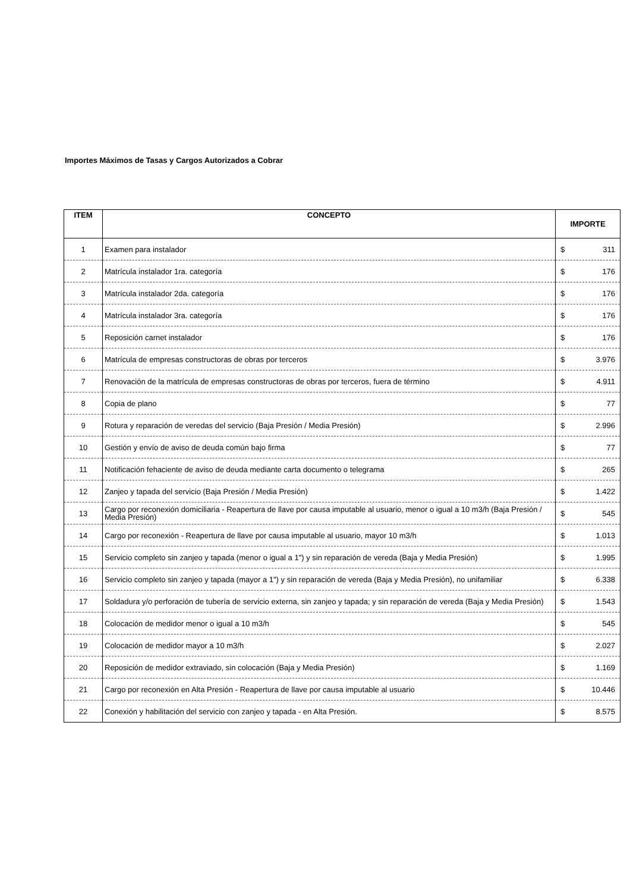Importes Máximos de Tasas y Cargos Autorizados a Cobrar
| ITEM | CONCEPTO | IMPORTE |
| --- | --- | --- |
| 1 | Examen para instalador | $ 311 |
| 2 | Matrícula instalador 1ra. categoría | $ 176 |
| 3 | Matrícula instalador 2da. categoría | $ 176 |
| 4 | Matrícula instalador 3ra. categoría | $ 176 |
| 5 | Reposición carnet instalador | $ 176 |
| 6 | Matrícula de empresas constructoras de obras por terceros | $ 3.976 |
| 7 | Renovación de la matrícula de empresas constructoras de obras por terceros, fuera de término | $ 4.911 |
| 8 | Copia de plano | $ 77 |
| 9 | Rotura y reparación de veredas del servicio (Baja Presión / Media Presión) | $ 2.996 |
| 10 | Gestión y envío de aviso de deuda común bajo firma | $ 77 |
| 11 | Notificación fehaciente de aviso de deuda mediante carta documento o telegrama | $ 265 |
| 12 | Zanjeo y tapada del servicio (Baja Presión / Media Presión) | $ 1.422 |
| 13 | Cargo por reconexión domiciliaria - Reapertura de llave por causa imputable al usuario, menor o igual a 10 m3/h (Baja Presión / Media Presión) | $ 545 |
| 14 | Cargo por reconexión - Reapertura de llave por causa imputable al usuario, mayor 10 m3/h | $ 1.013 |
| 15 | Servicio completo sin zanjeo y tapada (menor o igual a 1") y sin reparación de vereda (Baja y Media Presión) | $ 1.995 |
| 16 | Servicio completo sin zanjeo y tapada (mayor a 1") y sin reparación de vereda (Baja y Media Presión), no unifamiliar | $ 6.338 |
| 17 | Soldadura y/o perforación de tubería de servicio externa, sin zanjeo y tapada; y sin reparación de vereda (Baja y Media Presión) | $ 1.543 |
| 18 | Colocación de medidor menor o igual a 10 m3/h | $ 545 |
| 19 | Colocación de medidor mayor a 10 m3/h | $ 2.027 |
| 20 | Reposición de medidor extraviado, sin colocación (Baja y Media Presión) | $ 1.169 |
| 21 | Cargo por reconexión en Alta Presión - Reapertura de llave por causa imputable al usuario | $ 10.446 |
| 22 | Conexión y habilitación del servicio con zanjeo y tapada - en Alta Presión. | $ 8.575 |